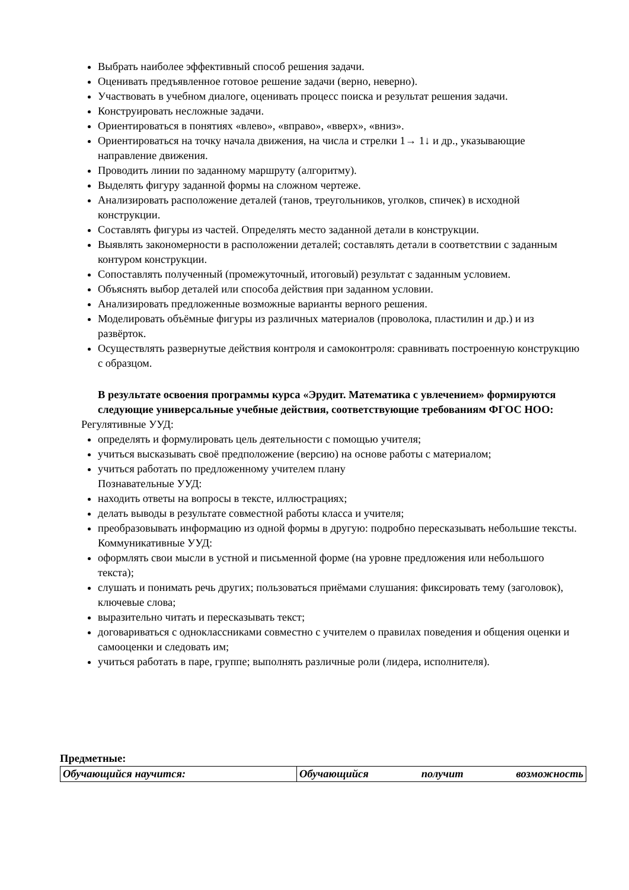Выбрать наиболее эффективный способ решения задачи.
Оценивать предъявленное готовое решение задачи (верно, неверно).
Участвовать в учебном диалоге, оценивать процесс поиска и результат решения задачи.
Конструировать несложные задачи.
Ориентироваться в понятиях «влево», «вправо», «вверх», «вниз».
Ориентироваться на точку начала движения, на числа и стрелки 1→ 1↓ и др., указывающие направление движения.
Проводить линии по заданному маршруту (алгоритму).
Выделять фигуру заданной формы на сложном чертеже.
Анализировать расположение деталей (танов, треугольников, уголков, спичек) в исходной конструкции.
Составлять фигуры из частей. Определять место заданной детали в конструкции.
Выявлять закономерности в расположении деталей; составлять детали в соответствии с заданным контуром конструкции.
Сопоставлять полученный (промежуточный, итоговый) результат с заданным условием.
Объяснять выбор деталей или способа действия при заданном условии.
Анализировать предложенные возможные варианты верного решения.
Моделировать объёмные фигуры из различных материалов (проволока, пластилин и др.) и из развёрток.
Осуществлять развернутые действия контроля и самоконтроля: сравнивать построенную конструкцию с образцом.
В результате освоения программы курса «Эрудит. Математика с увлечением» формируются следующие универсальные учебные действия, соответствующие требованиям ФГОС НОО:
Регулятивные УУД:
определять и формулировать цель деятельности с помощью учителя;
учиться высказывать своё предположение (версию) на основе работы с материалом;
учиться работать по предложенному учителем плану
Познавательные УУД:
находить ответы на вопросы в тексте, иллюстрациях;
делать выводы в результате совместной работы класса и учителя;
преобразовывать информацию из одной формы в другую: подробно пересказывать небольшие тексты.
Коммуникативные УУД:
оформлять свои мысли в устной и письменной форме (на уровне предложения или небольшого текста);
слушать и понимать речь других; пользоваться приёмами слушания: фиксировать тему (заголовок), ключевые слова;
выразительно читать и пересказывать текст;
договариваться с одноклассниками совместно с учителем о правилах поведения и общения оценки и самооценки и следовать им;
учиться работать в паре, группе; выполнять различные роли (лидера, исполнителя).
Предметные:
| Обучающийся научится: | Обучающийся получит возможность |